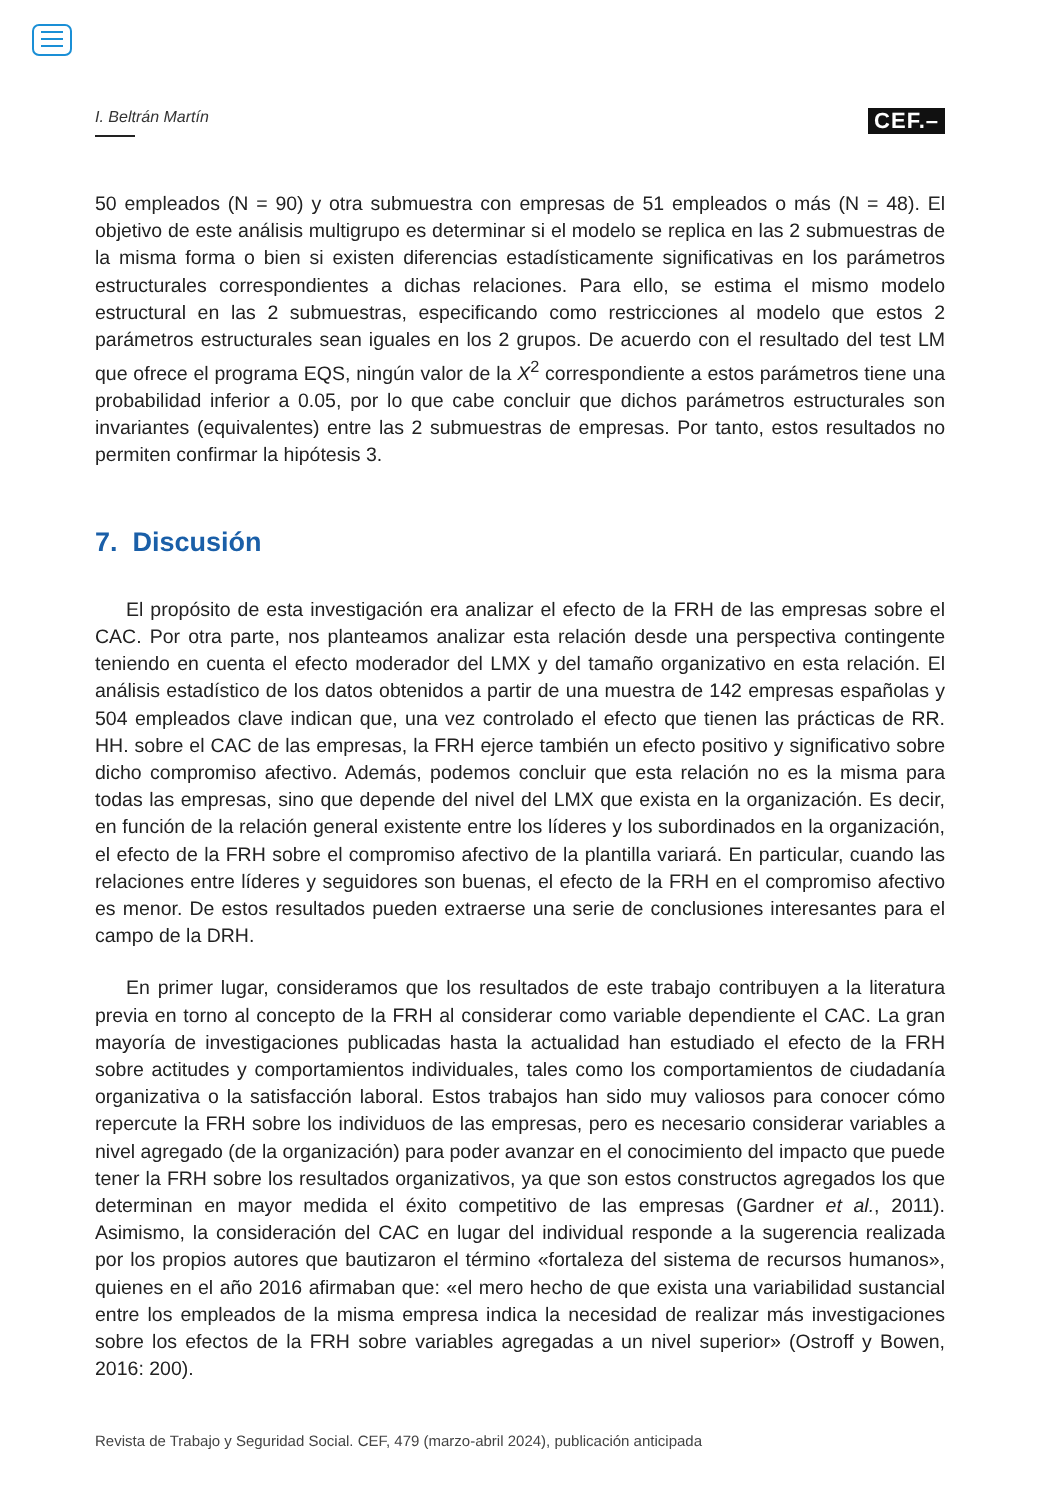I. Beltrán Martín CEF.–
50 empleados (N = 90) y otra submuestra con empresas de 51 empleados o más (N = 48). El objetivo de este análisis multigrupo es determinar si el modelo se replica en las 2 submuestras de la misma forma o bien si existen diferencias estadísticamente significativas en los parámetros estructurales correspondientes a dichas relaciones. Para ello, se estima el mismo modelo estructural en las 2 submuestras, especificando como restricciones al modelo que estos 2 parámetros estructurales sean iguales en los 2 grupos. De acuerdo con el resultado del test LM que ofrece el programa EQS, ningún valor de la X<sup>2</sup> correspondiente a estos parámetros tiene una probabilidad inferior a 0.05, por lo que cabe concluir que dichos parámetros estructurales son invariantes (equivalentes) entre las 2 submuestras de empresas. Por tanto, estos resultados no permiten confirmar la hipótesis 3.
7. Discusión
El propósito de esta investigación era analizar el efecto de la FRH de las empresas sobre el CAC. Por otra parte, nos planteamos analizar esta relación desde una perspectiva contingente teniendo en cuenta el efecto moderador del LMX y del tamaño organizativo en esta relación. El análisis estadístico de los datos obtenidos a partir de una muestra de 142 empresas españolas y 504 empleados clave indican que, una vez controlado el efecto que tienen las prácticas de RR. HH. sobre el CAC de las empresas, la FRH ejerce también un efecto positivo y significativo sobre dicho compromiso afectivo. Además, podemos concluir que esta relación no es la misma para todas las empresas, sino que depende del nivel del LMX que exista en la organización. Es decir, en función de la relación general existente entre los líderes y los subordinados en la organización, el efecto de la FRH sobre el compromiso afectivo de la plantilla variará. En particular, cuando las relaciones entre líderes y seguidores son buenas, el efecto de la FRH en el compromiso afectivo es menor. De estos resultados pueden extraerse una serie de conclusiones interesantes para el campo de la DRH.
En primer lugar, consideramos que los resultados de este trabajo contribuyen a la literatura previa en torno al concepto de la FRH al considerar como variable dependiente el CAC. La gran mayoría de investigaciones publicadas hasta la actualidad han estudiado el efecto de la FRH sobre actitudes y comportamientos individuales, tales como los comportamientos de ciudadanía organizativa o la satisfacción laboral. Estos trabajos han sido muy valiosos para conocer cómo repercute la FRH sobre los individuos de las empresas, pero es necesario considerar variables a nivel agregado (de la organización) para poder avanzar en el conocimiento del impacto que puede tener la FRH sobre los resultados organizativos, ya que son estos constructos agregados los que determinan en mayor medida el éxito competitivo de las empresas (Gardner et al., 2011). Asimismo, la consideración del CAC en lugar del individual responde a la sugerencia realizada por los propios autores que bautizaron el término «fortaleza del sistema de recursos humanos», quienes en el año 2016 afirmaban que: «el mero hecho de que exista una variabilidad sustancial entre los empleados de la misma empresa indica la necesidad de realizar más investigaciones sobre los efectos de la FRH sobre variables agregadas a un nivel superior» (Ostroff y Bowen, 2016: 200).
Revista de Trabajo y Seguridad Social. CEF, 479 (marzo-abril 2024), publicación anticipada